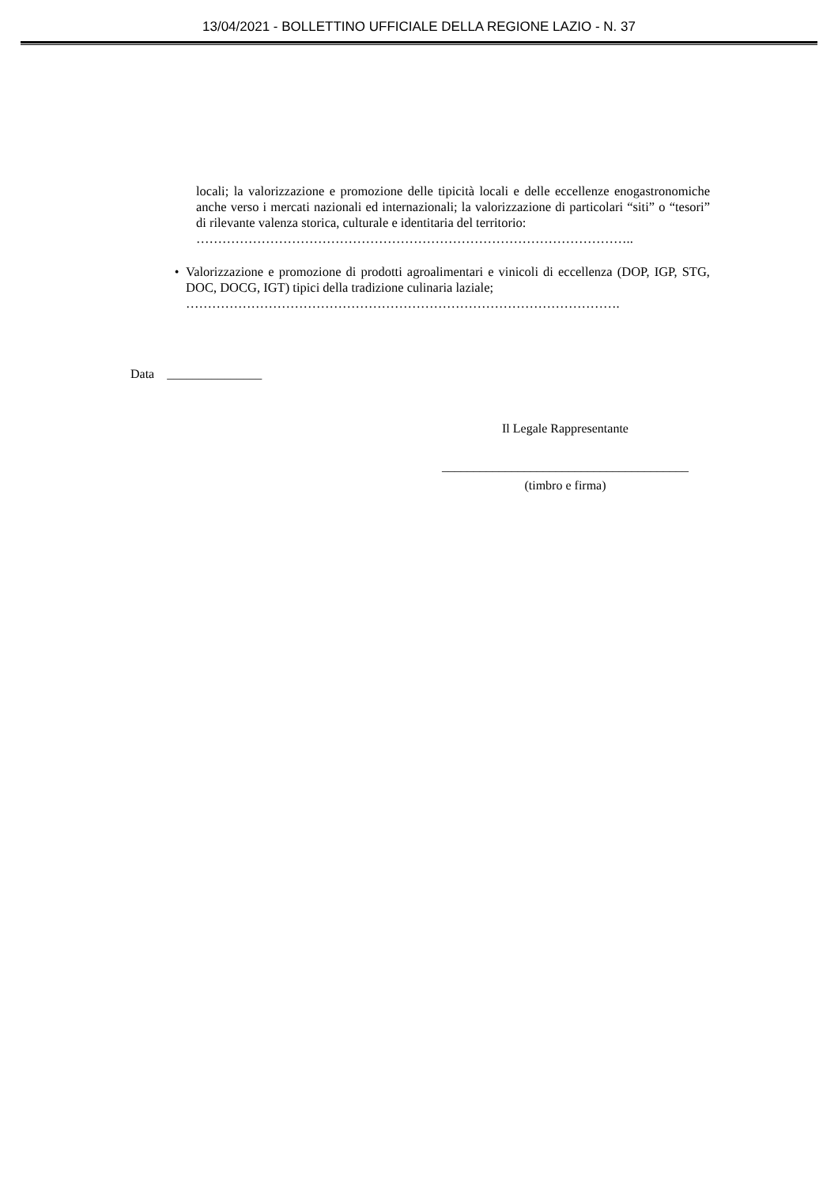13/04/2021 - BOLLETTINO UFFICIALE DELLA REGIONE LAZIO - N. 37
locali; la valorizzazione e promozione delle tipicità locali e delle eccellenze enogastronomiche anche verso i mercati nazionali ed internazionali; la valorizzazione di particolari “siti” o “tesori” di rilevante valenza storica, culturale e identitaria del territorio:
………………………………………………………………………………………..
• Valorizzazione e promozione di prodotti agroalimentari e vinicoli di eccellenza (DOP, IGP, STG, DOC, DOCG, IGT) tipici della tradizione culinaria laziale;
……………………………………………………………………………………….
Data _______________
Il Legale Rappresentante
_______________________________________
(timbro e firma)